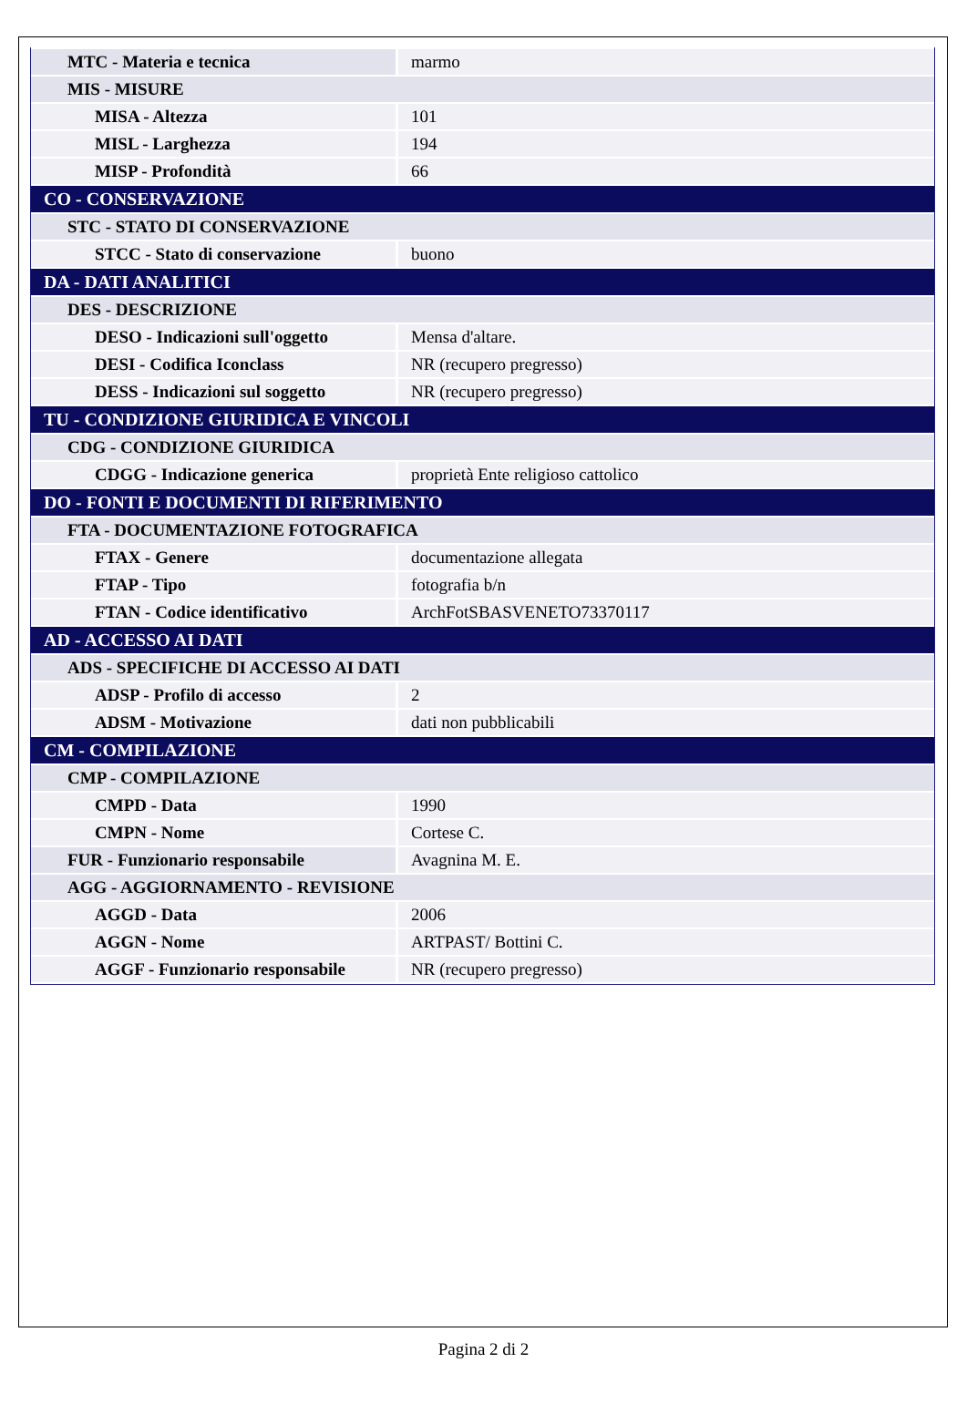| MTC - Materia e tecnica | marmo |
| MIS - MISURE | |
| MISA - Altezza | 101 |
| MISL - Larghezza | 194 |
| MISP - Profondità | 66 |
| CO - CONSERVAZIONE | |
| STC - STATO DI CONSERVAZIONE | |
| STCC - Stato di conservazione | buono |
| DA - DATI ANALITICI | |
| DES - DESCRIZIONE | |
| DESO - Indicazioni sull'oggetto | Mensa d'altare. |
| DESI - Codifica Iconclass | NR (recupero pregresso) |
| DESS - Indicazioni sul soggetto | NR (recupero pregresso) |
| TU - CONDIZIONE GIURIDICA E VINCOLI | |
| CDG - CONDIZIONE GIURIDICA | |
| CDGG - Indicazione generica | proprietà Ente religioso cattolico |
| DO - FONTI E DOCUMENTI DI RIFERIMENTO | |
| FTA - DOCUMENTAZIONE FOTOGRAFICA | |
| FTAX - Genere | documentazione allegata |
| FTAP - Tipo | fotografia b/n |
| FTAN - Codice identificativo | ArchFotSBASVENETO73370117 |
| AD - ACCESSO AI DATI | |
| ADS - SPECIFICHE DI ACCESSO AI DATI | |
| ADSP - Profilo di accesso | 2 |
| ADSM - Motivazione | dati non pubblicabili |
| CM - COMPILAZIONE | |
| CMP - COMPILAZIONE | |
| CMPD - Data | 1990 |
| CMPN - Nome | Cortese C. |
| FUR - Funzionario responsabile | Avagnina M. E. |
| AGG - AGGIORNAMENTO - REVISIONE | |
| AGGD - Data | 2006 |
| AGGN - Nome | ARTPAST/ Bottini C. |
| AGGF - Funzionario responsabile | NR (recupero pregresso) |
Pagina 2 di 2